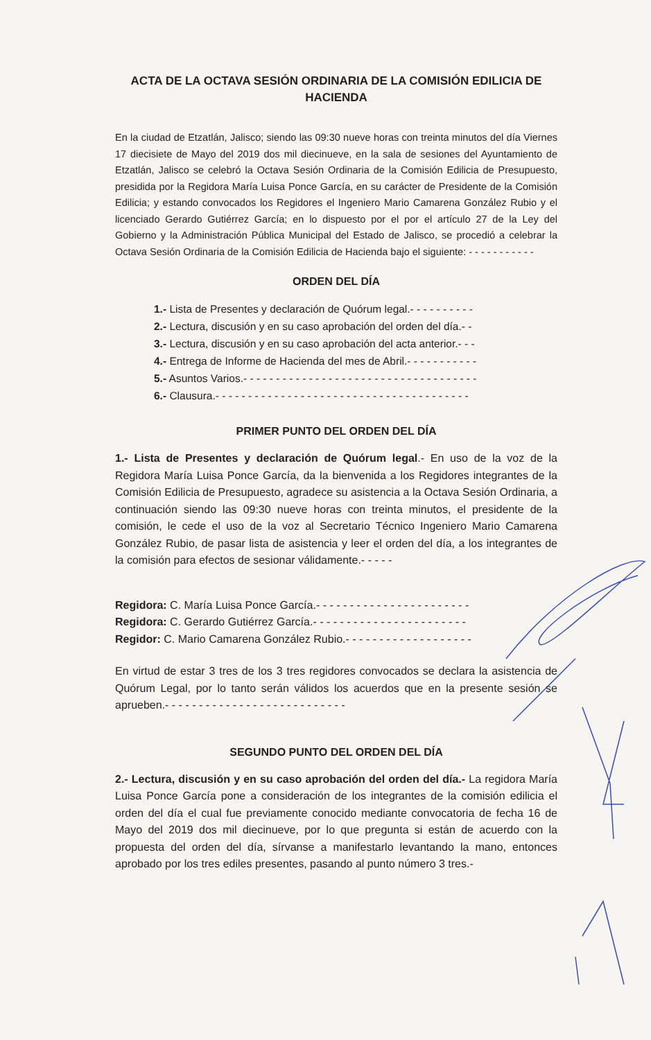ACTA DE LA OCTAVA SESIÓN ORDINARIA DE LA COMISIÓN EDILICIA DE HACIENDA
En la ciudad de Etzatlán, Jalisco; siendo las 09:30 nueve horas con treinta minutos del día Viernes 17 diecisiete de Mayo del 2019 dos mil diecinueve, en la sala de sesiones del Ayuntamiento de Etzatlán, Jalisco se celebró la Octava Sesión Ordinaria de la Comisión Edilicia de Presupuesto, presidida por la Regidora María Luisa Ponce García, en su carácter de Presidente de la Comisión Edilicia; y estando convocados los Regidores el Ingeniero Mario Camarena González Rubio y el licenciado Gerardo Gutiérrez García; en lo dispuesto por el por el artículo 27 de la Ley del Gobierno y la Administración Pública Municipal del Estado de Jalisco, se procedió a celebrar la Octava Sesión Ordinaria de la Comisión Edilicia de Hacienda bajo el siguiente: - - - - - - - - - - -
ORDEN DEL DÍA
1.- Lista de Presentes y declaración de Quórum legal.- - - - - - - - - -
2.- Lectura, discusión y en su caso aprobación del orden del día.- -
3.- Lectura, discusión y en su caso aprobación del acta anterior.- - -
4.- Entrega de Informe de Hacienda del mes de Abril.- - - - - - - - - - -
5.- Asuntos Varios.- - - - - - - - - - - - - - - - - - - - - - - - - - - - - - - - - - - -
6.- Clausura.- - - - - - - - - - - - - - - - - - - - - - - - - - - - - - - - - - - - - - -
PRIMER PUNTO DEL ORDEN DEL DÍA
1.- Lista de Presentes y declaración de Quórum legal.- En uso de la voz de la Regidora María Luisa Ponce García, da la bienvenida a los Regidores integrantes de la Comisión Edilicia de Presupuesto, agradece su asistencia a la Octava Sesión Ordinaria, a continuación siendo las 09:30 nueve horas con treinta minutos, el presidente de la comisión, le cede el uso de la voz al Secretario Técnico Ingeniero Mario Camarena González Rubio, de pasar lista de asistencia y leer el orden del día, a los integrantes de la comisión para efectos de sesionar válidamente.- - - - -
Regidora: C. María Luisa Ponce García.- - - - - - - - - - - - - - - - - - - - - - -
Regidora: C. Gerardo Gutiérrez García.- - - - - - - - - - - - - - - - - - - - - - -
Regidor: C. Mario Camarena González Rubio.- - - - - - - - - - - - - - - - - - -
En virtud de estar 3 tres de los 3 tres regidores convocados se declara la asistencia de Quórum Legal, por lo tanto serán válidos los acuerdos que en la presente sesión se aprueben.- - - - - - - - - - - - - - - - - - - - - - - - - - -
SEGUNDO PUNTO DEL ORDEN DEL DÍA
2.- Lectura, discusión y en su caso aprobación del orden del día.- La regidora María Luisa Ponce García pone a consideración de los integrantes de la comisión edilicia el orden del día el cual fue previamente conocido mediante convocatoria de fecha 16 de Mayo del 2019 dos mil diecinueve, por lo que pregunta si están de acuerdo con la propuesta del orden del día, sírvanse a manifestarlo levantando la mano, entonces aprobado por los tres ediles presentes, pasando al punto número 3 tres.-